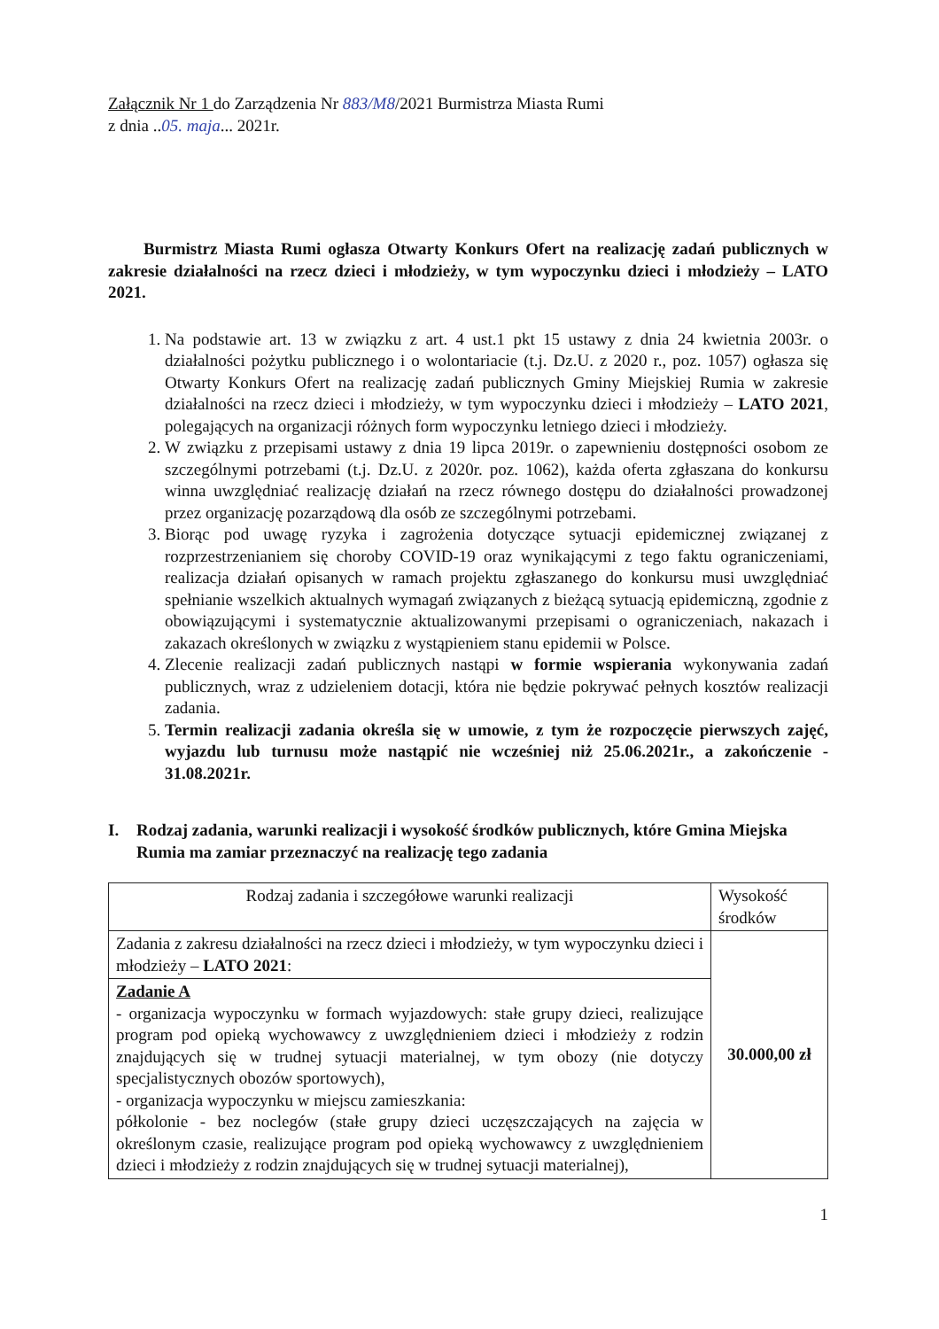Załącznik Nr 1 do Zarządzenia Nr 883/M8/2021 Burmistrza Miasta Rumi
z dnia ..05. maja... 2021r.
Burmistrz Miasta Rumi ogłasza Otwarty Konkurs Ofert na realizację zadań publicznych w zakresie działalności na rzecz dzieci i młodzieży, w tym wypoczynku dzieci i młodzieży – LATO 2021.
1. Na podstawie art. 13 w związku z art. 4 ust.1 pkt 15 ustawy z dnia 24 kwietnia 2003r. o działalności pożytku publicznego i o wolontariacie (t.j. Dz.U. z 2020 r., poz. 1057) ogłasza się Otwarty Konkurs Ofert na realizację zadań publicznych Gminy Miejskiej Rumia w zakresie działalności na rzecz dzieci i młodzieży, w tym wypoczynku dzieci i młodzieży – LATO 2021, polegających na organizacji różnych form wypoczynku letniego dzieci i młodzieży.
2. W związku z przepisami ustawy z dnia 19 lipca 2019r. o zapewnieniu dostępności osobom ze szczególnymi potrzebami (t.j. Dz.U. z 2020r. poz. 1062), każda oferta zgłaszana do konkursu winna uwzględniać realizację działań na rzecz równego dostępu do działalności prowadzonej przez organizację pozarządową dla osób ze szczególnymi potrzebami.
3. Biorąc pod uwagę ryzyka i zagrożenia dotyczące sytuacji epidemicznej związanej z rozprzestrzenianiem się choroby COVID-19 oraz wynikającymi z tego faktu ograniczeniami, realizacja działań opisanych w ramach projektu zgłaszanego do konkursu musi uwzględniać spełnianie wszelkich aktualnych wymagań związanych z bieżącą sytuacją epidemiczną, zgodnie z obowiązującymi i systematycznie aktualizowanymi przepisami o ograniczeniach, nakazach i zakazach określonych w związku z wystąpieniem stanu epidemii w Polsce.
4. Zlecenie realizacji zadań publicznych nastąpi w formie wspierania wykonywania zadań publicznych, wraz z udzieleniem dotacji, która nie będzie pokrywać pełnych kosztów realizacji zadania.
5. Termin realizacji zadania określa się w umowie, z tym że rozpoczęcie pierwszych zajęć, wyjazdu lub turnusu może nastąpić nie wcześniej niż 25.06.2021r., a zakończenie - 31.08.2021r.
I. Rodzaj zadania, warunki realizacji i wysokość środków publicznych, które Gmina Miejska Rumia ma zamiar przeznaczyć na realizację tego zadania
| Rodzaj zadania i szczegółowe warunki realizacji | Wysokość środków |
| Zadania z zakresu działalności na rzecz dzieci i młodzieży, w tym wypoczynku dzieci i młodzieży – LATO 2021 : | 30.000,00 zł |
| Zadanie A - organizacja wypoczynku w formach wyjazdowych: stałe grupy dzieci, realizujące program pod opieką wychowawcy z uwzględnieniem dzieci i młodzieży z rodzin znajdujących się w trudnej sytuacji materialnej, w tym obozy (nie dotyczy specjalistycznych obozów sportowych), - organizacja wypoczynku w miejscu zamieszkania: półkolonie - bez noclegów (stałe grupy dzieci uczęszczających na zajęcia w określonym czasie, realizujące program pod opieką wychowawcy z uwzględnieniem dzieci i młodzieży z rodzin znajdujących się w trudnej sytuacji materialnej), | |
1